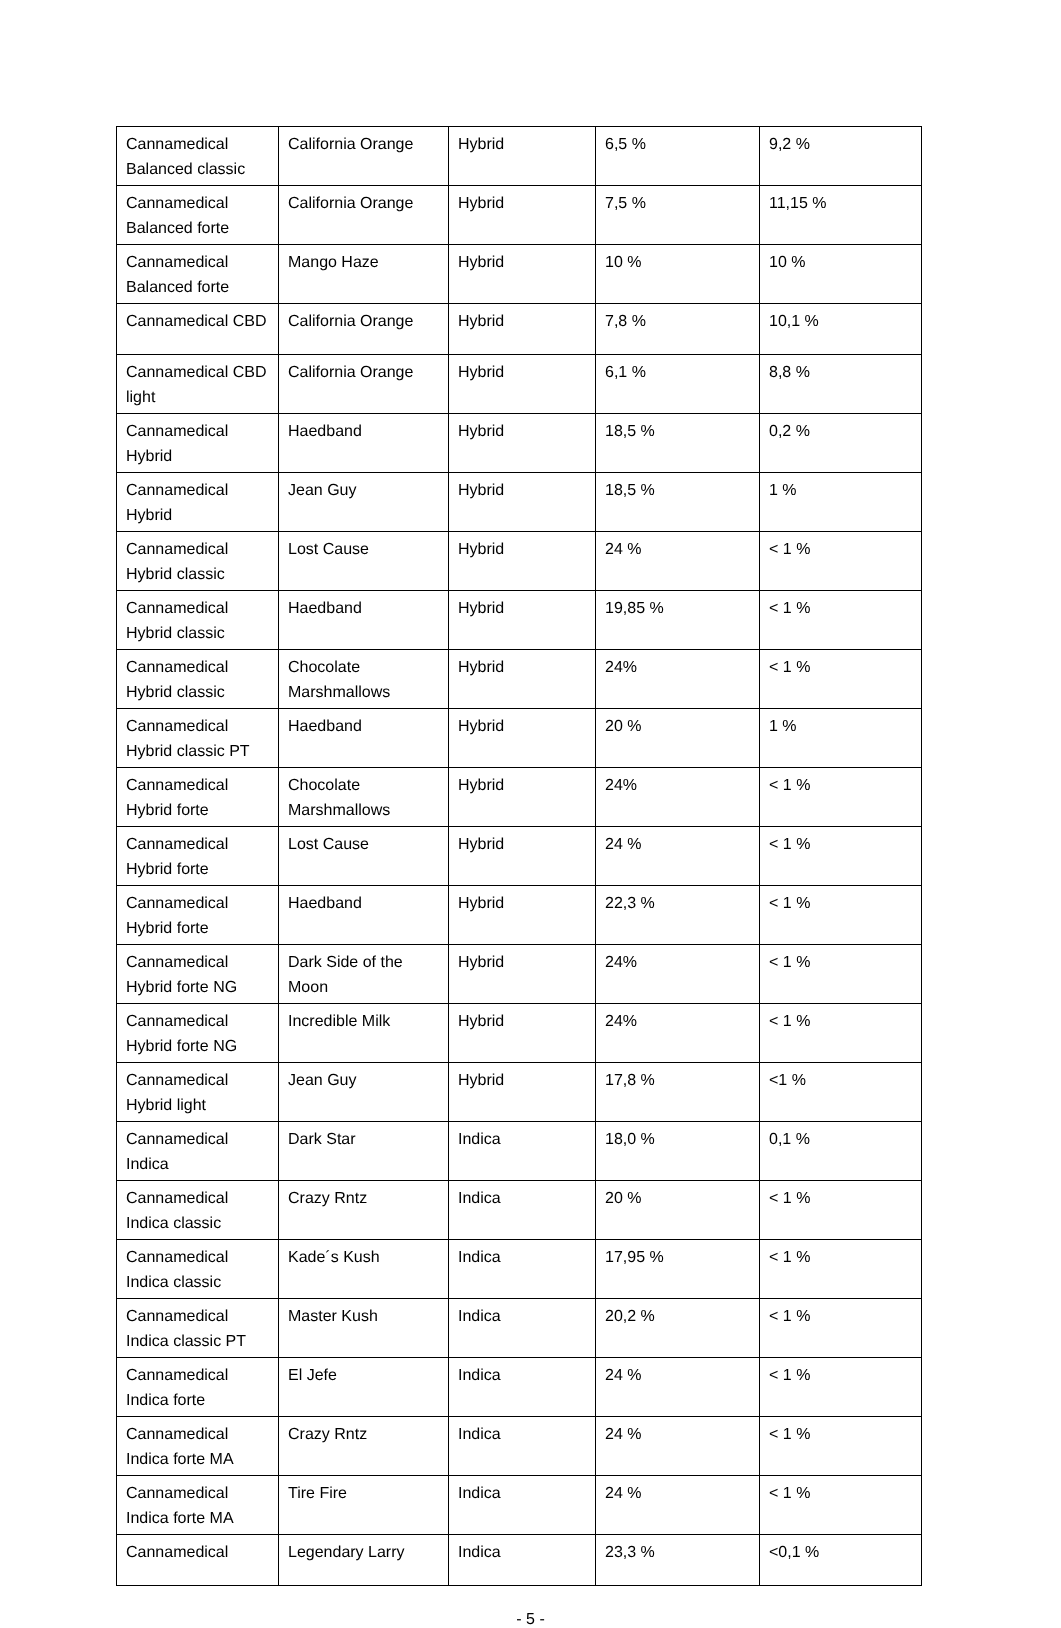| Cannamedical Balanced classic | California Orange | Hybrid | 6,5 % | 9,2 % |
| Cannamedical Balanced forte | California Orange | Hybrid | 7,5 % | 11,15 % |
| Cannamedical Balanced forte | Mango Haze | Hybrid | 10 % | 10 % |
| Cannamedical CBD | California Orange | Hybrid | 7,8 % | 10,1 % |
| Cannamedical CBD light | California Orange | Hybrid | 6,1 % | 8,8 % |
| Cannamedical Hybrid | Haedband | Hybrid | 18,5 % | 0,2 % |
| Cannamedical Hybrid | Jean Guy | Hybrid | 18,5 % | 1 % |
| Cannamedical Hybrid classic | Lost Cause | Hybrid | 24 % | < 1 % |
| Cannamedical Hybrid classic | Haedband | Hybrid | 19,85 % | < 1 % |
| Cannamedical Hybrid classic | Chocolate Marshmallows | Hybrid | 24% | < 1 % |
| Cannamedical Hybrid classic PT | Haedband | Hybrid | 20 % | 1 % |
| Cannamedical Hybrid forte | Chocolate Marshmallows | Hybrid | 24% | < 1 % |
| Cannamedical Hybrid forte | Lost Cause | Hybrid | 24 % | < 1 % |
| Cannamedical Hybrid forte | Haedband | Hybrid | 22,3 % | < 1 % |
| Cannamedical Hybrid forte NG | Dark Side of the Moon | Hybrid | 24% | < 1 % |
| Cannamedical Hybrid forte NG | Incredible Milk | Hybrid | 24% | < 1 % |
| Cannamedical Hybrid light | Jean Guy | Hybrid | 17,8 % | <1 % |
| Cannamedical Indica | Dark Star | Indica | 18,0 % | 0,1 % |
| Cannamedical Indica classic | Crazy Rntz | Indica | 20 % | < 1 % |
| Cannamedical Indica classic | Kade´s Kush | Indica | 17,95 % | < 1 % |
| Cannamedical Indica classic PT | Master Kush | Indica | 20,2 % | < 1 % |
| Cannamedical Indica forte | El Jefe | Indica | 24 % | < 1 % |
| Cannamedical Indica forte MA | Crazy Rntz | Indica | 24 % | < 1 % |
| Cannamedical Indica forte MA | Tire Fire | Indica | 24 % | < 1 % |
| Cannamedical | Legendary Larry | Indica | 23,3 % | <0,1 % |
- 5 -